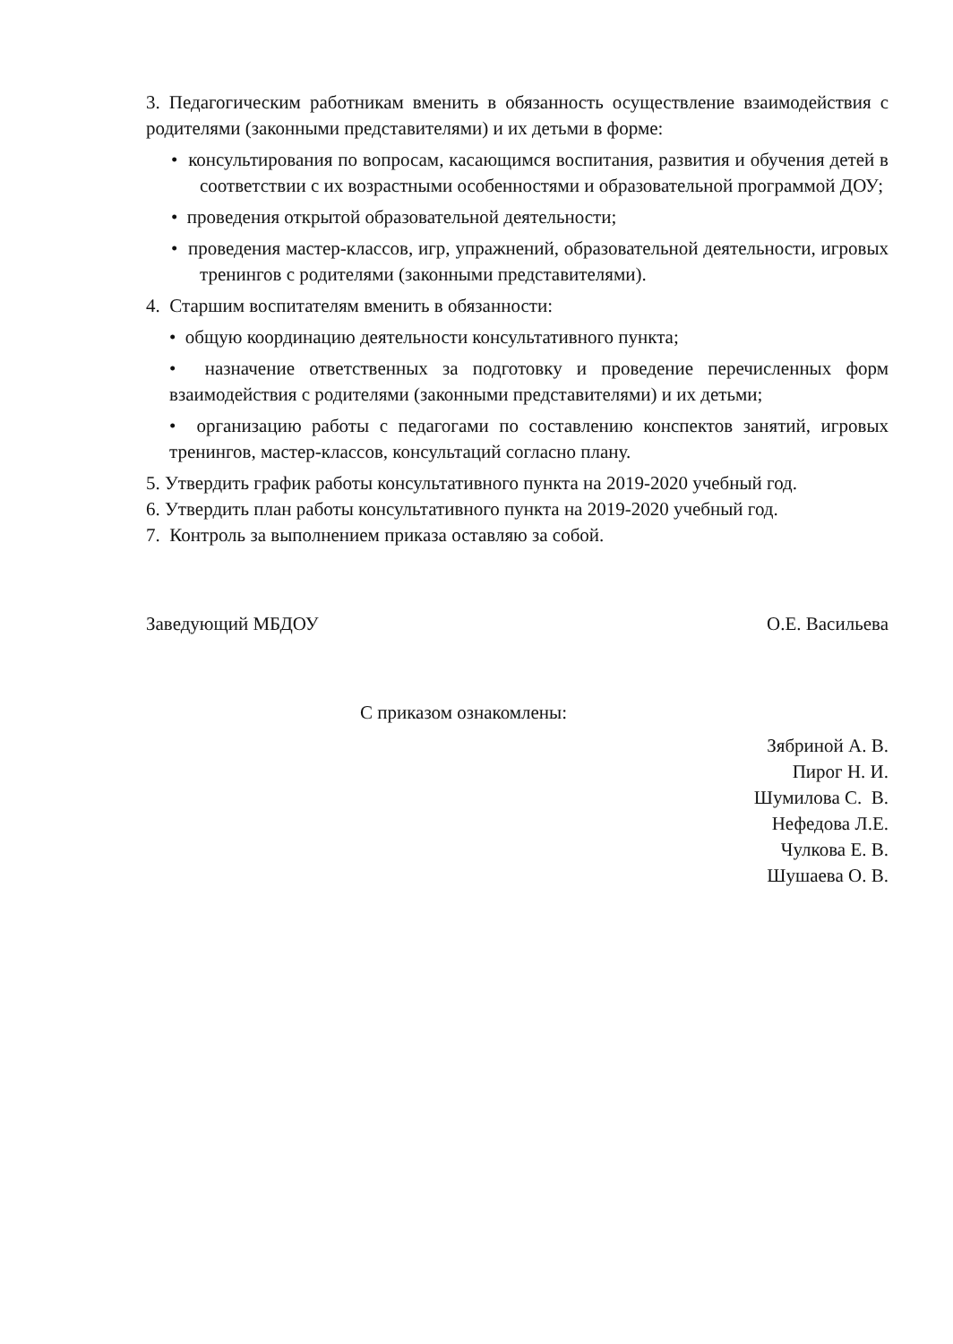3. Педагогическим работникам вменить в обязанность осуществление взаимодействия с родителями (законными представителями) и их детьми в форме:
• консультирования по вопросам, касающимся воспитания, развития и обучения детей в соответствии с их возрастными особенностями и образовательной программой ДОУ;
• проведения открытой образовательной деятельности;
• проведения мастер-классов, игр, упражнений, образовательной деятельности, игровых тренингов с родителями (законными представителями).
4. Старшим воспитателям вменить в обязанности:
• общую координацию деятельности консультативного пункта;
• назначение ответственных за подготовку и проведение перечисленных форм взаимодействия с родителями (законными представителями) и их детьми;
• организацию работы с педагогами по составлению конспектов занятий, игровых тренингов, мастер-классов, консультаций согласно плану.
5. Утвердить график работы консультативного пункта на 2019-2020 учебный год.
6. Утвердить план работы консультативного пункта на 2019-2020 учебный год.
7. Контроль за выполнением приказа оставляю за собой.
Заведующий МБДОУ О.Е. Васильева
С приказом ознакомлены:
Зябриной А. В.
Пирог Н. И.
Шумилова С. В.
Нефедова Л.Е.
Чулкова Е. В.
Шушаева О. В.